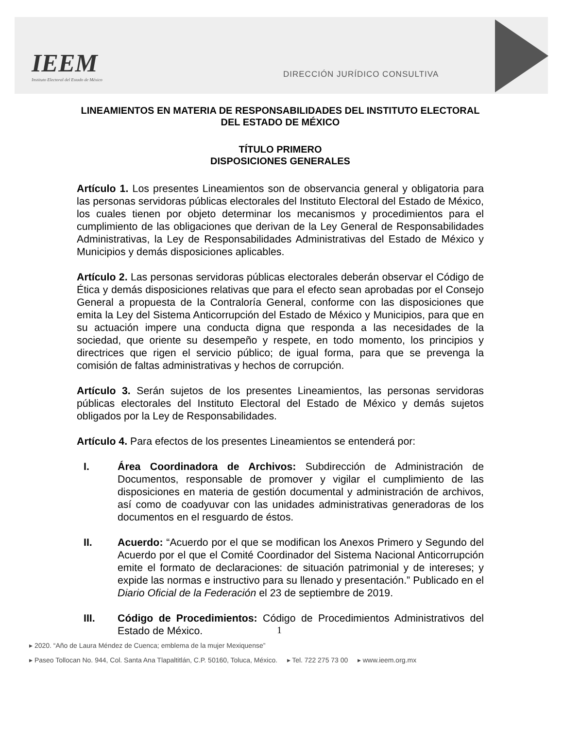IEEM
Instituto Electoral del Estado de México
DIRECCIÓN JURÍDICO CONSULTIVA
LINEAMIENTOS EN MATERIA DE RESPONSABILIDADES DEL INSTITUTO ELECTORAL DEL ESTADO DE MÉXICO
TÍTULO PRIMERO
DISPOSICIONES GENERALES
Artículo 1. Los presentes Lineamientos son de observancia general y obligatoria para las personas servidoras públicas electorales del Instituto Electoral del Estado de México, los cuales tienen por objeto determinar los mecanismos y procedimientos para el cumplimiento de las obligaciones que derivan de la Ley General de Responsabilidades Administrativas, la Ley de Responsabilidades Administrativas del Estado de México y Municipios y demás disposiciones aplicables.
Artículo 2. Las personas servidoras públicas electorales deberán observar el Código de Ética y demás disposiciones relativas que para el efecto sean aprobadas por el Consejo General a propuesta de la Contraloría General, conforme con las disposiciones que emita la Ley del Sistema Anticorrupción del Estado de México y Municipios, para que en su actuación impere una conducta digna que responda a las necesidades de la sociedad, que oriente su desempeño y respete, en todo momento, los principios y directrices que rigen el servicio público; de igual forma, para que se prevenga la comisión de faltas administrativas y hechos de corrupción.
Artículo 3. Serán sujetos de los presentes Lineamientos, las personas servidoras públicas electorales del Instituto Electoral del Estado de México y demás sujetos obligados por la Ley de Responsabilidades.
Artículo 4. Para efectos de los presentes Lineamientos se entenderá por:
I. Área Coordinadora de Archivos: Subdirección de Administración de Documentos, responsable de promover y vigilar el cumplimiento de las disposiciones en materia de gestión documental y administración de archivos, así como de coadyuvar con las unidades administrativas generadoras de los documentos en el resguardo de éstos.
II. Acuerdo: “Acuerdo por el que se modifican los Anexos Primero y Segundo del Acuerdo por el que el Comité Coordinador del Sistema Nacional Anticorrupción emite el formato de declaraciones: de situación patrimonial y de intereses; y expide las normas e instructivo para su llenado y presentación.” Publicado en el Diario Oficial de la Federación el 23 de septiembre de 2019.
III. Código de Procedimientos: Código de Procedimientos Administrativos del Estado de México.
1
▸ 2020. “Año de Laura Méndez de Cuenca; emblema de la mujer Mexiquense”
▸ Paseo Tollocan No. 944, Col. Santa Ana Tlapaltitlán, C.P. 50160, Toluca, México. ▸ Tel. 722 275 73 00 ▸ www.ieem.org.mx